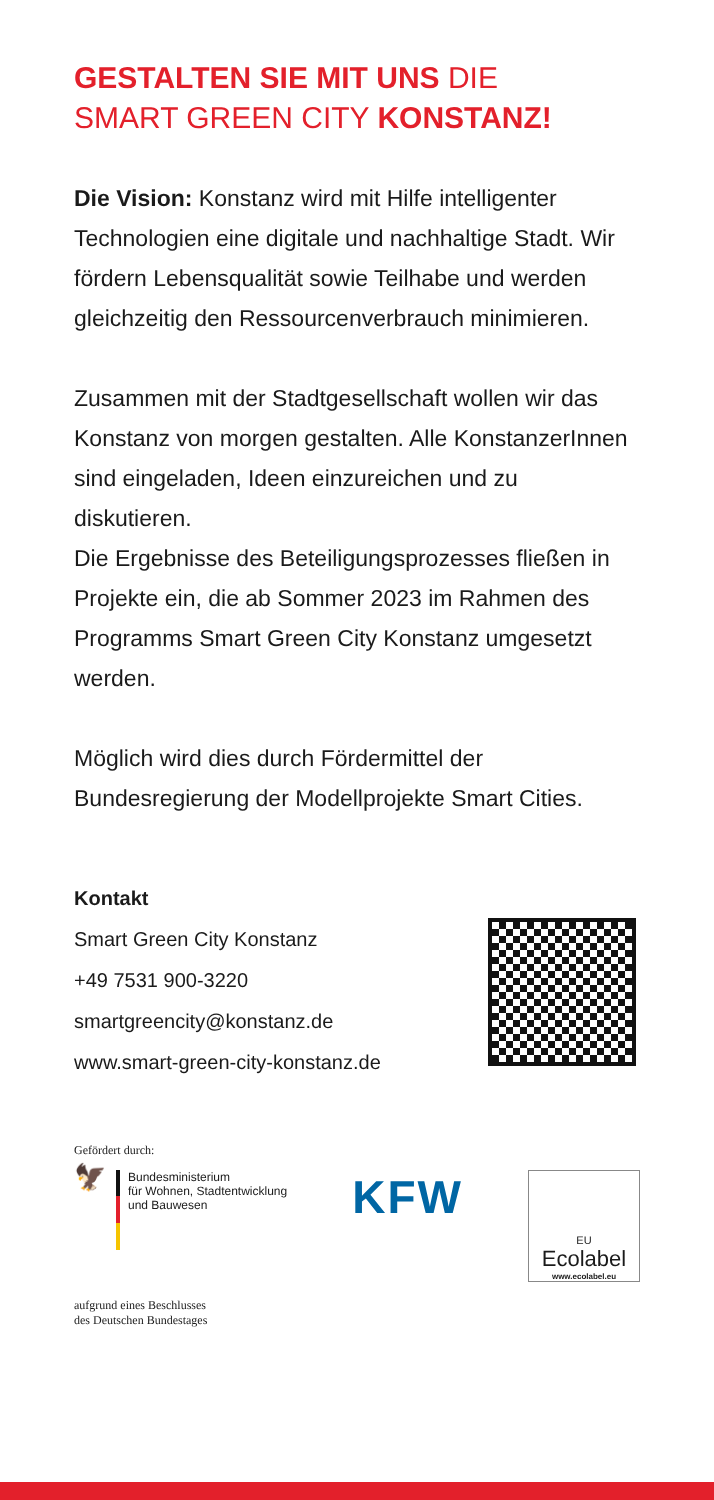GESTALTEN SIE MIT UNS DIE
SMART GREEN CITY KONSTANZ!
Die Vision: Konstanz wird mit Hilfe intelligenter Technologien eine digitale und nachhaltige Stadt. Wir fördern Lebensqualität sowie Teilhabe und werden gleichzeitig den Ressourcenverbrauch minimieren.
Zusammen mit der Stadtgesellschaft wollen wir das Konstanz von morgen gestalten. Alle KonstanzerInnen sind eingeladen, Ideen einzureichen und zu diskutieren.
Die Ergebnisse des Beteiligungsprozesses fließen in Projekte ein, die ab Sommer 2023 im Rahmen des Programms Smart Green City Konstanz umgesetzt werden.
Möglich wird dies durch Fördermittel der Bundesregierung der Modellprojekte Smart Cities.
Kontakt
Smart Green City Konstanz
+49 7531 900-3220
smartgreencity@konstanz.de
www.smart-green-city-konstanz.de
Gefördert durch:
🦅
Bundesministerium
für Wohnen, Stadtentwicklung
und Bauwesen
KFW
EU
Ecolabel
www.ecolabel.eu
aufgrund eines Beschlusses
des Deutschen Bundestages